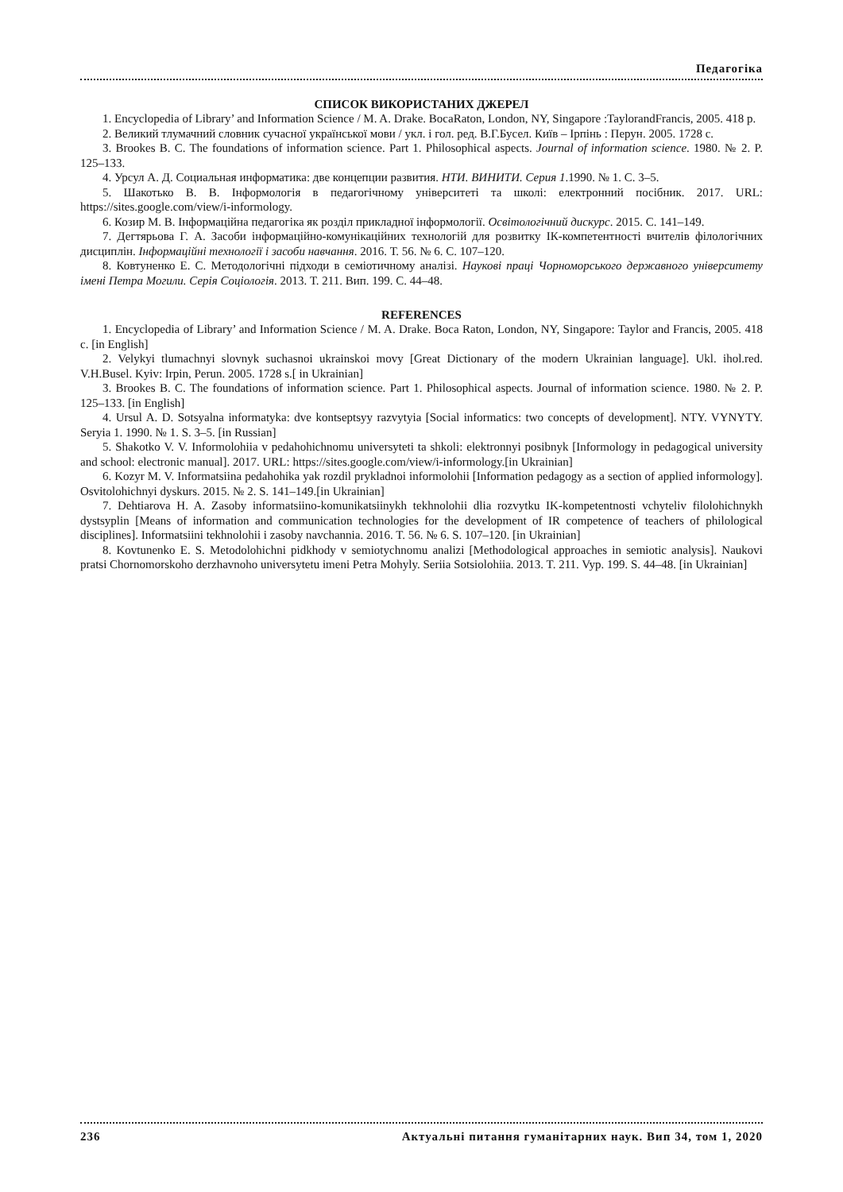Педагогіка
СПИСОК ВИКОРИСТАНИХ ДЖЕРЕЛ
1. Encyclopedia of Library’ and Information Science / M. A. Drake. BocaRaton, London, NY, Singapore :TaylorandFrancis, 2005. 418 p.
2. Великий тлумачний словник сучасної української мови / укл. і гол. ред. В.Г.Бусел. Київ – Ірпінь : Перун. 2005. 1728 с.
3. Brookes B. C. The foundations of information science. Part 1. Philosophical aspects. Journal of information science. 1980. № 2. P. 125–133.
4. Урсул А. Д. Социальная информатика: две концепции развития. НТИ. ВИНИТИ. Серия 1.1990. № 1. С. 3–5.
5. Шакотько В. В. Інформологія в педагогічному університеті та школі: електронний посібник. 2017. URL: https://sites.google.com/view/i-informology.
6. Козир М. В. Інформаційна педагогіка як розділ прикладної інформології. Освітологічний дискурс. 2015. С. 141–149.
7. Дегтярьова Г. А. Засоби інформаційно-комунікаційних технологій для розвитку ІК-компетентності вчителів філологічних дисциплін. Інформаційні технології і засоби навчання. 2016. Т. 56. № 6. С. 107–120.
8. Ковтуненко Е. С. Методологічні підходи в семіотичному аналізі. Наукові праці Чорноморського державного університету імені Петра Могили. Серія Соціологія. 2013. Т. 211. Вип. 199. С. 44–48.
REFERENCES
1. Encyclopedia of Library’ and Information Science / M. A. Drake. Boca Raton, London, NY, Singapore: Taylor and Francis, 2005. 418 c. [in English]
2. Velykyi tlumachnyi slovnyk suchasnoi ukrainskoi movy [Great Dictionary of the modern Ukrainian language]. Ukl. ihol.red. V.H.Busel. Kyiv: Irpin, Perun. 2005. 1728 s.[ in Ukrainian]
3. Brookes B. C. The foundations of information science. Part 1. Philosophical aspects. Journal of information science. 1980. № 2. P. 125–133. [in English]
4. Ursul A. D. Sotsyalna informatyka: dve kontseptsyy razvytyia [Social informatics: two concepts of development]. NTY. VYNYTY. Seryia 1. 1990. № 1. S. 3–5. [in Russian]
5. Shakotko V. V. Informolohiia v pedahohichnomu universyteti ta shkoli: elektronnyi posibnyk [Informology in pedagogical university and school: electronic manual]. 2017. URL: https://sites.google.com/view/i-informology.[in Ukrainian]
6. Kozyr M. V. Informatsiina pedahohika yak rozdil prykladnoi informolohii [Information pedagogy as a section of applied informology]. Osvitolohichnyi dyskurs. 2015. № 2. S. 141–149.[in Ukrainian]
7. Dehtiarova H. A. Zasoby informatsiino-komunikatsiinykh tekhnolohii dlia rozvytku IK-kompetentnosti vchyteliv filolohichnykh dystsyplin [Means of information and communication technologies for the development of IR competence of teachers of philological disciplines]. Informatsiini tekhnolohii i zasoby navchannia. 2016. T. 56. № 6. S. 107–120. [in Ukrainian]
8. Kovtunenko E. S. Metodolohichni pidkhody v semiotychnomu analizi [Methodological approaches in semiotic analysis]. Naukovi pratsi Chornomorskoho derzhavnoho universytetu imeni Petra Mohyly. Seriia Sotsiolohiia. 2013. T. 211. Vyp. 199. S. 44–48. [in Ukrainian]
236 Актуальні питання гуманітарних наук. Вип 34, том 1, 2020